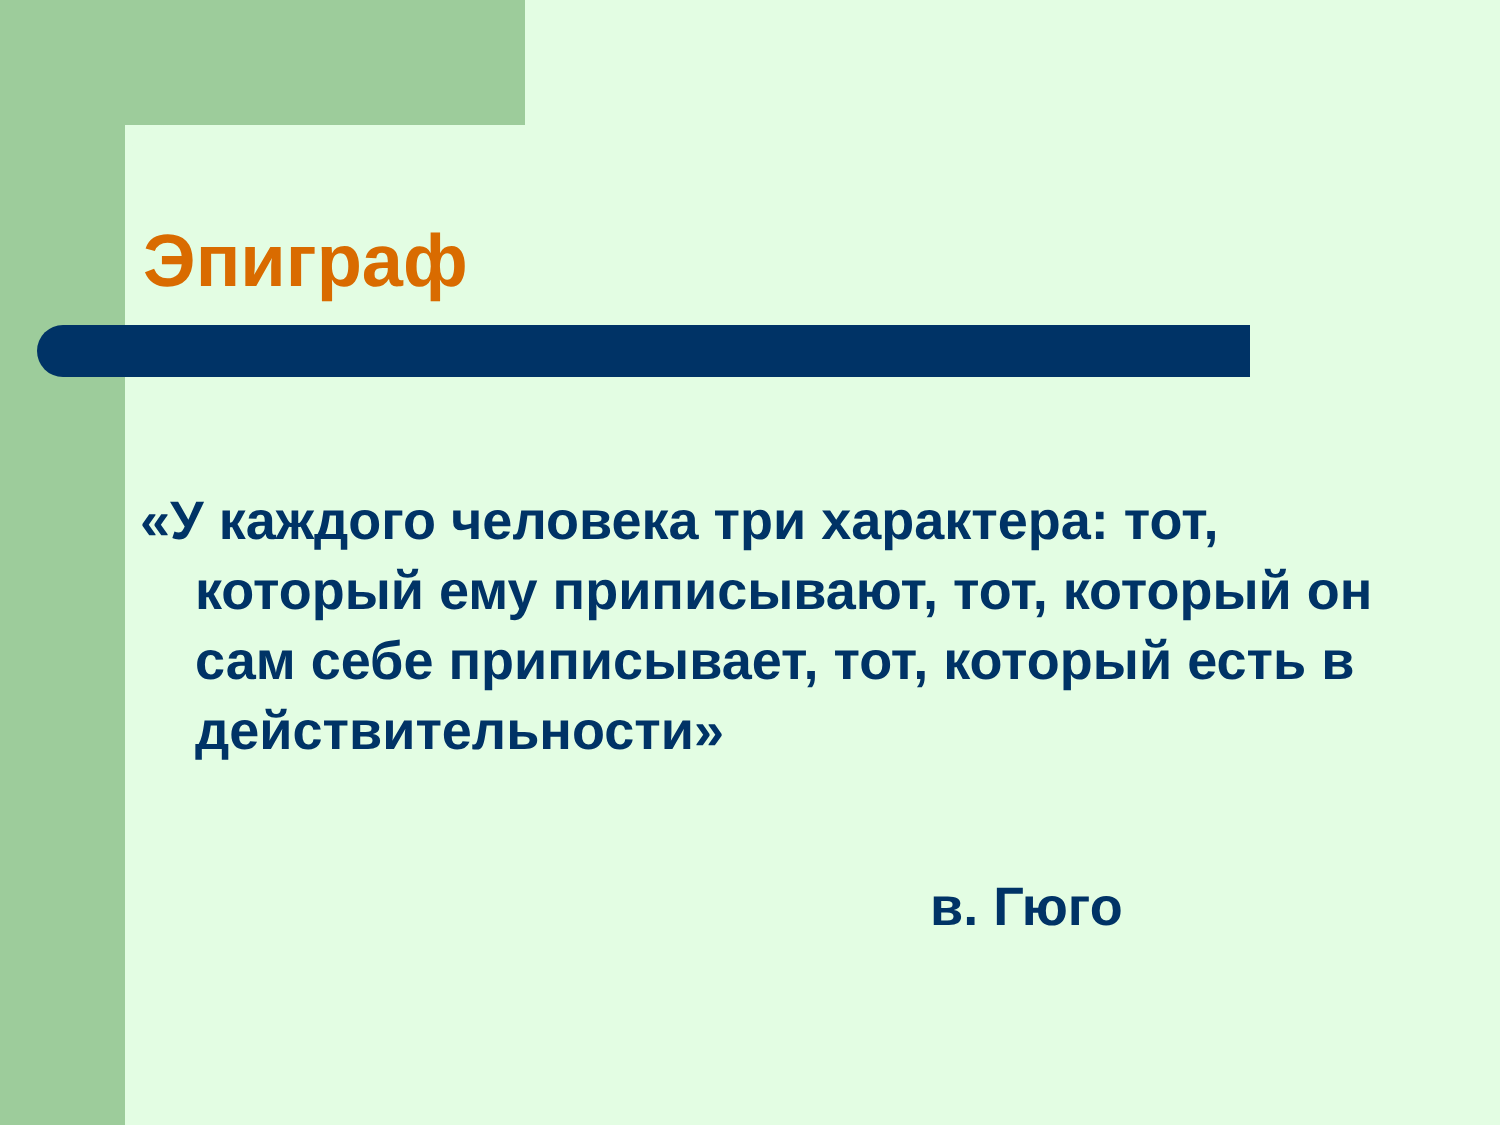Эпиграф
«У каждого человека три характера: тот, который ему приписывают, тот, который он сам себе приписывает, тот, который есть в действительности»
в. Гюго